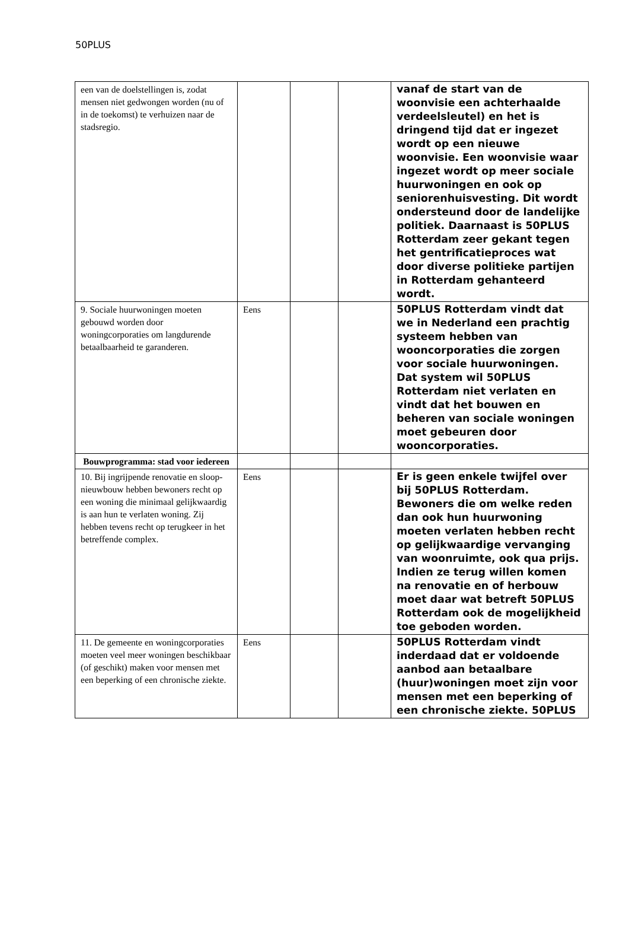50PLUS
| een van de doelstellingen is, zodat mensen niet gedwongen worden (nu of in de toekomst) te verhuizen naar de stadsregio. | | | | vanaf de start van de woonvisie een achterhaalde verdeelsleutel) en het is dringend tijd dat er ingezet wordt op een nieuwe woonvisie. Een woonvisie waar ingezet wordt op meer sociale huurwoningen en ook op seniorenhuisvesting. Dit wordt ondersteund door de landelijke politiek. Daarnaast is 50PLUS Rotterdam zeer gekant tegen het gentrificatieproces wat door diverse politieke partijen in Rotterdam gehanteerd wordt. |
| 9. Sociale huurwoningen moeten gebouwd worden door woningcorporaties om langdurende betaalbaarheid te garanderen. | Eens | | | 50PLUS Rotterdam vindt dat we in Nederland een prachtig systeem hebben van wooncorporaties die zorgen voor sociale huurwoningen. Dat system wil 50PLUS Rotterdam niet verlaten en vindt dat het bouwen en beheren van sociale woningen moet gebeuren door wooncorporaties. |
| Bouwprogramma: stad voor iedereen | | | | |
| 10. Bij ingrijpende renovatie en sloop-nieuwbouw hebben bewoners recht op een woning die minimaal gelijkwaardig is aan hun te verlaten woning. Zij hebben tevens recht op terugkeer in het betreffende complex. | Eens | | | Er is geen enkele twijfel over bij 50PLUS Rotterdam. Bewoners die om welke reden dan ook hun huurwoning moeten verlaten hebben recht op gelijkwaardige vervanging van woonruimte, ook qua prijs. Indien ze terug willen komen na renovatie en of herbouw moet daar wat betreft 50PLUS Rotterdam ook de mogelijkheid toe geboden worden. |
| 11. De gemeente en woningcorporaties moeten veel meer woningen beschikbaar (of geschikt) maken voor mensen met een beperking of een chronische ziekte. | Eens | | | 50PLUS Rotterdam vindt inderdaad dat er voldoende aanbod aan betaalbare (huur)woningen moet zijn voor mensen met een beperking of een chronische ziekte. 50PLUS |